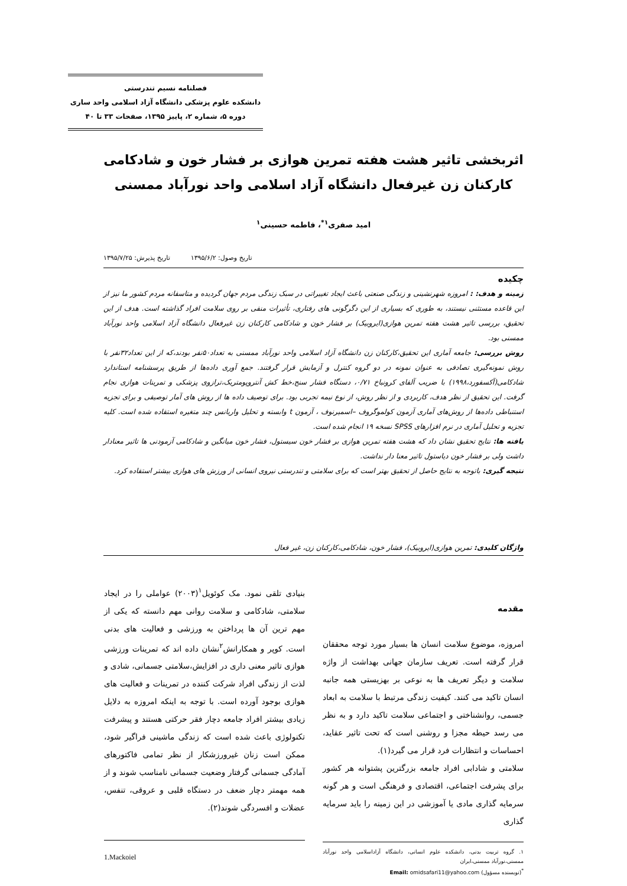فصلنامه نسیم تندرستی
دانشکده علوم پزشکی دانشگاه آزاد اسلامی واحد ساری
دوره ۵، شماره ۲، پاییز ۱۳۹۵، صفحات ۳۳ تا ۴۰
اثربخشی تاثیر هشت هفته تمرین هوازی بر فشار خون و شادکامی کارکنان زن غیرفعال دانشگاه آزاد اسلامی واحد نورآباد ممسنی
امید صفری<sup>۱*</sup>، فاطمه حسینی<sup>۱</sup>
تاریخ وصول: ۱۳۹۵/۶/۲ تاریخ پذیرش: ۱۳۹۵/۷/۲۵
چکیده
زمینه و هدف: : امروزه شهرنشینی و زندگی صنعتی باعث ایجاد تغییراتی در سبک زندگی مردم جهان گردیده و متاسفانه مردم کشور ما نیز از این قاعده مستثنی نیستند، به طوری که بسیاری از این دگرگونی های رفتاری، تأثیرات منفی بر روی سلامت افراد گذاشته است. هدف از این تحقیق، بررسی تاثیر هشت هفته تمرین هوازی(ایروبیک) بر فشار خون و شادکامی کارکنان زن غیرفعال دانشگاه آزاد اسلامی واحد نورآباد ممسنی بود.
روش بررسی: جامعه آماری این تحقیق،کارکنان زن دانشگاه آزاد اسلامی واحد نورآباد ممسنی به تعداد۵۰نفر بودند،که از این تعداد۳۲نفر با روش نمونه‌گیری تصادفی به عنوان نمونه در دو گروه کنترل و آزمایش قرار گرفتند. جمع آوری داده‌ها از طریق پرسشنامه استاندارد شادکامی(آکسفورد،۱۹۹۸) با ضریب آلفای کرونباخ ۰/۷۱، دستگاه فشار سنج،خط کش آنتروپومتریک،ترازوی پزشکی و تمرینات هوازی نجام گرفت. این تحقیق از نظر هدف، کاربردی و از نظر روش، از نوع نیمه تجربی بود. برای توصیف داده ها از روش های آمار توصیفی و برای تجزیه استنباطی داده‌ها از روش‌های آماری آزمون کولموگروف –اسمیرنوف ، آزمون t وابسته و تحلیل واریانس چند متغیره استفاده شده است. کلیه تجزیه و تحلیل آماری در نرم افزارهای SPSS نسخه ۱۹ انجام شده است.
یافته ها: نتایج تحقیق نشان داد که هشت هفته تمرین هوازی بر فشار خون سیستول، فشار خون میانگین و شادکامی آزمودنی ها تاثیر معنادار داشت ولی بر فشار خون دیاستول تاثیر معنا دار نداشت.
نتیجه گیری: باتوجه به نتایج حاصل از تحقیق بهتر است که برای سلامتی و تندرستی نیروی انسانی از ورزش های هوازی بیشتر استفاده کرد.
واژگان کلیدی: تمرین هوازی(ایروبیک)، فشار خون، شادکامی،کارکنان زن، غیر فعال
مقدمه
امروزه، موضوع سلامت انسان ها بسیار مورد توجه محققان قرار گرفته است. تعریف سازمان جهانی بهداشت از واژه سلامت و دیگر تعریف ها به نوعی بر بهزیستی همه جانبه انسان تاکید می کنند. کیفیت زندگی مرتبط با سلامت به ابعاد جسمی، روانشناختی و اجتماعی سلامت تاکید دارد و به نظر می رسد حیطه مجزا و روشنی است که تحت تاثیر عقاید، احساسات و انتظارات فرد قرار می گیرد(۱).
سلامتی و شادابی افراد جامعه بزرگترین پشتوانه هر کشور برای پشرفت اجتماعی، اقتصادی و فرهنگی است و هر گونه سرمایه گذاری مادی یا آموزشی در این زمینه را باید سرمایه گذاری
۱. گروه تربیت بدنی، دانشکده علوم انسانی، دانشگاه آزاداسلامی واحد نورآباد ممسنی،نورآباد ممسنی،ایران
<sup>*</sup> (نویسنده مسؤول) Email: omidsafari11@yahoo.com
بنیادی تلقی نمود. مک کوئویل<sup>۱</sup>(۲۰۰۳) عواملی را در ایجاد سلامتی، شادکامی و سلامت روانی مهم دانسته که یکی از مهم ترین آن ها پرداختن به ورزشی و فعالیت های بدنی است. کوپر و همکارانش<sup>۲</sup>نشان داده اند که تمرینات ورزشی هوازی تاثیر معنی داری در افزایش،سلامتی جسمانی، شادی و لذت از زندگی افراد شرکت کننده در تمرینات و فعالیت های هوازی بوجود آورده است. با توجه به اینکه امروزه به دلایل زیادی بیشتر افراد جامعه دچار فقر حرکتی هستند و پیشرفت تکنولوژی باعث شده است که زندگی ماشینی فراگیر شود، ممکن است زنان غیرورزشکار از نظر تمامی فاکتورهای آمادگی جسمانی گرفتار وضعیت جسمانی نامناسب شوند و از همه مهمتر دچار ضعف در دستگاه قلبی و عروقی، تنفس، عضلات و افسردگی شوند(۲).
1.Mackoiel